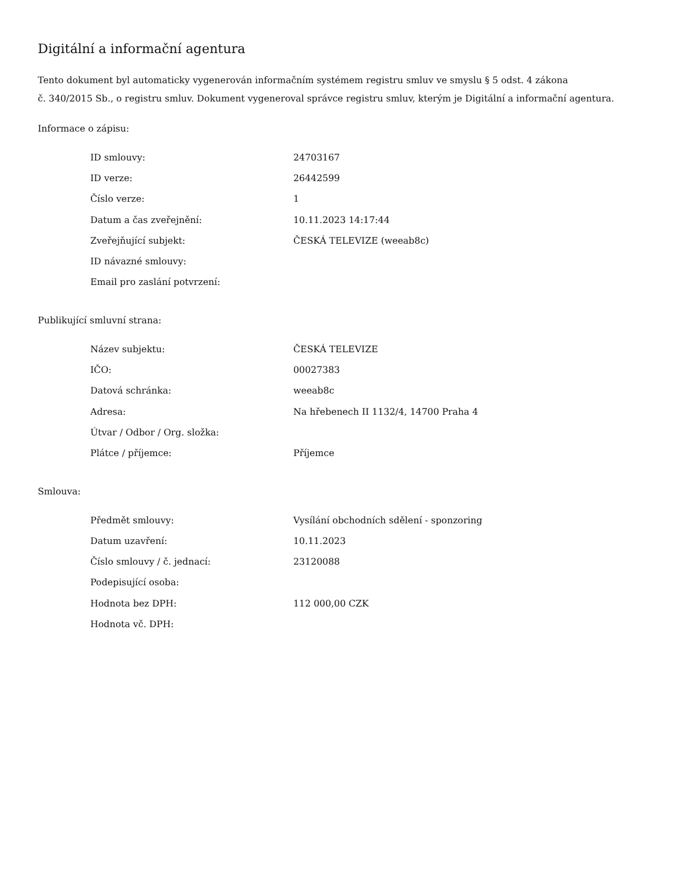Digitální a informační agentura
Tento dokument byl automaticky vygenerován informačním systémem registru smluv ve smyslu § 5 odst. 4 zákona
č. 340/2015 Sb., o registru smluv. Dokument vygeneroval správce registru smluv, kterým je Digitální a informační agentura.
Informace o zápisu:
| ID smlouvy: | 24703167 |
| ID verze: | 26442599 |
| Číslo verze: | 1 |
| Datum a čas zveřejnění: | 10.11.2023 14:17:44 |
| Zveřejňující subjekt: | ČESKÁ TELEVIZE (weeab8c) |
| ID návazné smlouvy: | |
| Email pro zaslání potvrzení: | |
Publikující smluvní strana:
| Název subjektu: | ČESKÁ TELEVIZE |
| IČO: | 00027383 |
| Datová schránka: | weeab8c |
| Adresa: | Na hřebenech II 1132/4, 14700 Praha 4 |
| Útvar / Odbor / Org. složka: | |
| Plátce / příjemce: | Příjemce |
Smlouva:
| Předmět smlouvy: | Vysílání obchodních sdělení - sponzoring |
| Datum uzavření: | 10.11.2023 |
| Číslo smlouvy / č. jednací: | 23120088 |
| Podepisující osoba: | |
| Hodnota bez DPH: | 112 000,00 CZK |
| Hodnota vč. DPH: | |